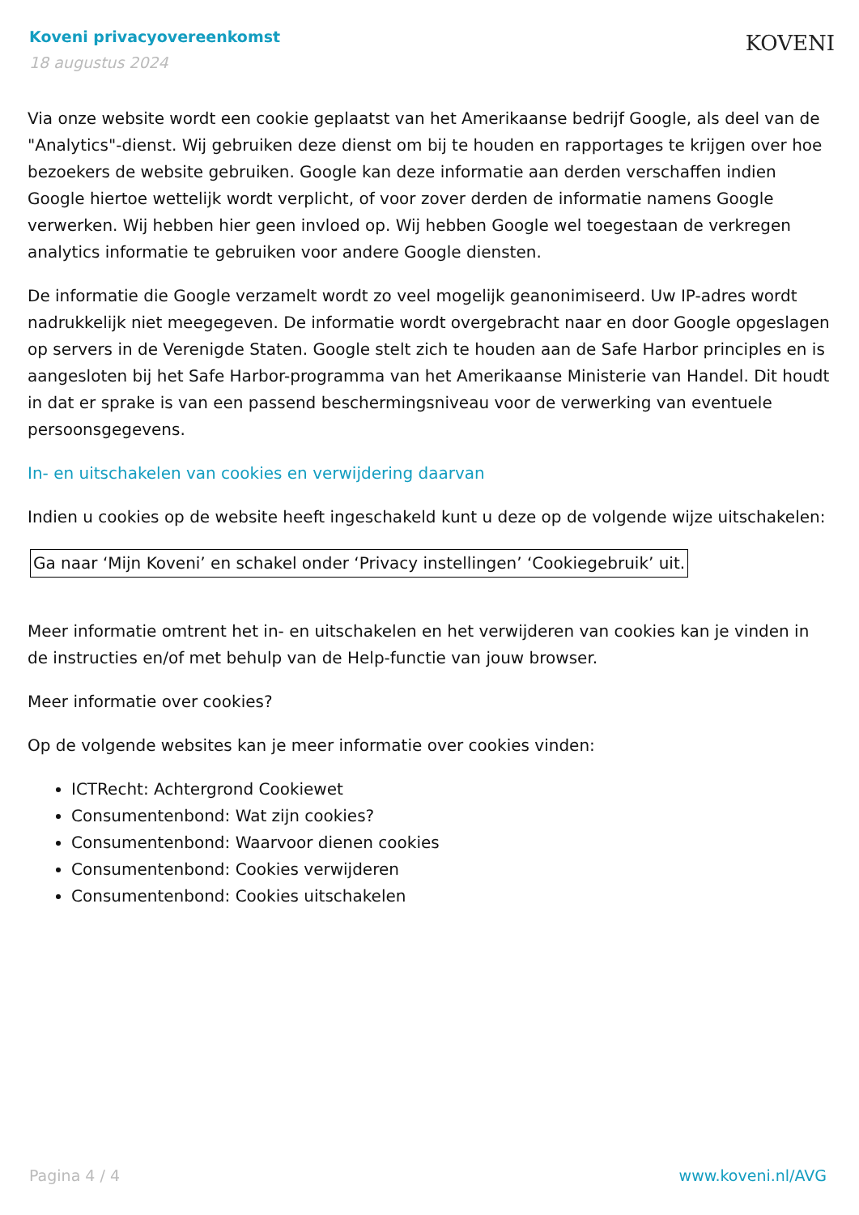Koveni privacyovereenkomst
18 augustus 2024
KOVENI
Via onze website wordt een cookie geplaatst van het Amerikaanse bedrijf Google, als deel van de "Analytics"-dienst. Wij gebruiken deze dienst om bij te houden en rapportages te krijgen over hoe bezoekers de website gebruiken. Google kan deze informatie aan derden verschaffen indien Google hiertoe wettelijk wordt verplicht, of voor zover derden de informatie namens Google verwerken. Wij hebben hier geen invloed op. Wij hebben Google wel toegestaan de verkregen analytics informatie te gebruiken voor andere Google diensten.
De informatie die Google verzamelt wordt zo veel mogelijk geanonimiseerd. Uw IP-adres wordt nadrukkelijk niet meegegeven. De informatie wordt overgebracht naar en door Google opgeslagen op servers in de Verenigde Staten. Google stelt zich te houden aan de Safe Harbor principles en is aangesloten bij het Safe Harbor-programma van het Amerikaanse Ministerie van Handel. Dit houdt in dat er sprake is van een passend beschermingsniveau voor de verwerking van eventuele persoonsgegevens.
In- en uitschakelen van cookies en verwijdering daarvan
Indien u cookies op de website heeft ingeschakeld kunt u deze op de volgende wijze uitschakelen:
Ga naar ‘Mijn Koveni’ en schakel onder ‘Privacy instellingen’ ‘Cookiegebruik’ uit.
Meer informatie omtrent het in- en uitschakelen en het verwijderen van cookies kan je vinden in de instructies en/of met behulp van de Help-functie van jouw browser.
Meer informatie over cookies?
Op de volgende websites kan je meer informatie over cookies vinden:
ICTRecht: Achtergrond Cookiewet
Consumentenbond: Wat zijn cookies?
Consumentenbond: Waarvoor dienen cookies
Consumentenbond: Cookies verwijderen
Consumentenbond: Cookies uitschakelen
Pagina 4 / 4 www.koveni.nl/AVG